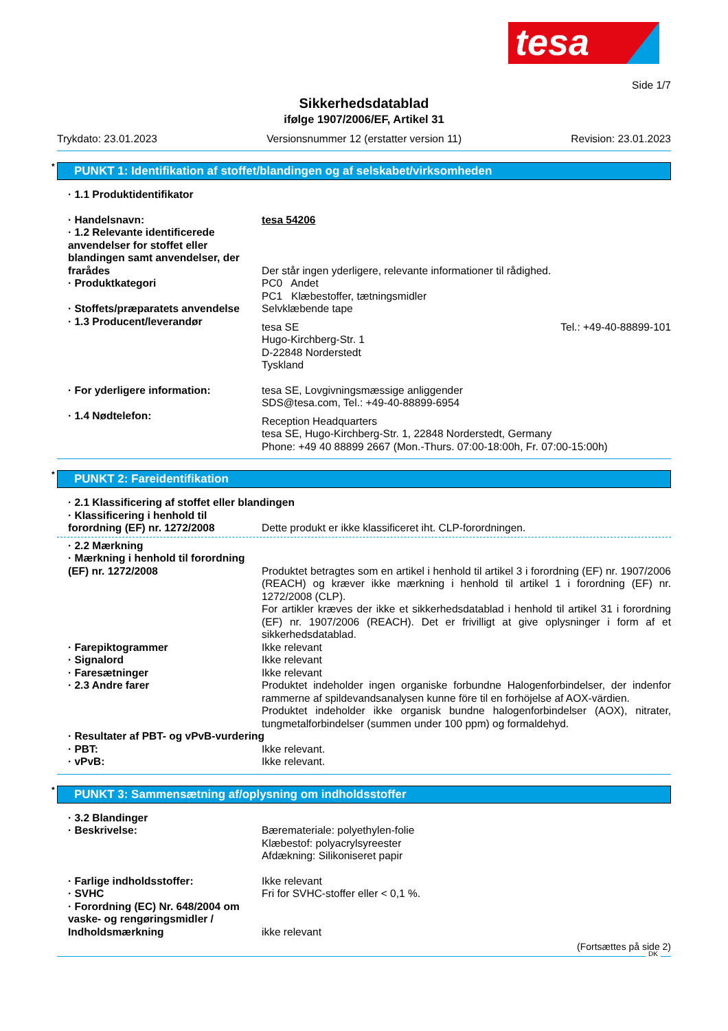tesa
Side 1/7
Sikkerhedsdatablad
ifølge 1907/2006/EF, Artikel 31
Trykdato: 23.01.2023 Versionsnummer 12 (erstatter version 11) Revision: 23.01.2023
* PUNKT 1: Identifikation af stoffet/blandingen og af selskabet/virksomheden
· 1.1 Produktidentifikator
· Handelsnavn: tesa 54206
· 1.2 Relevante identificerede anvendelser for stoffet eller blandingen samt anvendelser, der frarådes
Der står ingen yderligere, relevante informationer til rådighed.
· Produktkategori PC0 Andet
PC1 Klæbestoffer, tætningsmidler
· Stoffets/præparatets anvendelse
Selvklæbende tape
· 1.3 Producent/leverandør
tesa SE
Hugo-Kirchberg-Str. 1
D-22848 Norderstedt
Tyskland Tel.: +49-40-88899-101
· For yderligere information: tesa SE, Lovgivningsmæssige anliggender
SDS@tesa.com, Tel.: +49-40-88899-6954
· 1.4 Nødtelefon:
Reception Headquarters
tesa SE, Hugo-Kirchberg-Str. 1, 22848 Norderstedt, Germany
Phone: +49 40 88899 2667 (Mon.-Thurs. 07:00-18:00h, Fr. 07:00-15:00h)
* PUNKT 2: Fareidentifikation
· 2.1 Klassificering af stoffet eller blandingen
· Klassificering i henhold til forordning (EF) nr. 1272/2008
Dette produkt er ikke klassificeret iht. CLP-forordningen.
· 2.2 Mærkning
· Mærkning i henhold til forordning (EF) nr. 1272/2008
Produktet betragtes som en artikel i henhold til artikel 3 i forordning (EF) nr. 1907/2006 (REACH) og kræver ikke mærkning i henhold til artikel 1 i forordning (EF) nr. 1272/2008 (CLP).
For artikler kræves der ikke et sikkerhedsdatablad i henhold til artikel 31 i forordning (EF) nr. 1907/2006 (REACH). Det er frivilligt at give oplysninger i form af et sikkerhedsdatablad.
· Farepiktogrammer Ikke relevant
· Signalord Ikke relevant
· Faresætninger Ikke relevant
· 2.3 Andre farer Produktet indeholder ingen organiske forbundne Halogenforbindelser, der indenfor rammerne af spildevandsanalysen kunne före til en forhöjelse af AOX-värdien.
Produktet indeholder ikke organisk bundne halogenforbindelser (AOX), nitrater, tungmetalforbindelser (summen under 100 ppm) og formaldehyd.
· Resultater af PBT- og vPvB-vurdering
· PBT: Ikke relevant.
· vPvB: Ikke relevant.
* PUNKT 3: Sammensætning af/oplysning om indholdsstoffer
· 3.2 Blandinger
· Beskrivelse: Bæremateriale: polyethylen-folie
Klæbestof: polyacrylsyreester
Afdækning: Silikoniseret papir
· Farlige indholdsstoffer: Ikke relevant
· SVHC Fri for SVHC-stoffer eller < 0,1 %.
· Forordning (EC) Nr. 648/2004 om vaske- og rengøringsmidler / Indholdsmærkning
ikke relevant
(Fortsættes på side 2)
DK